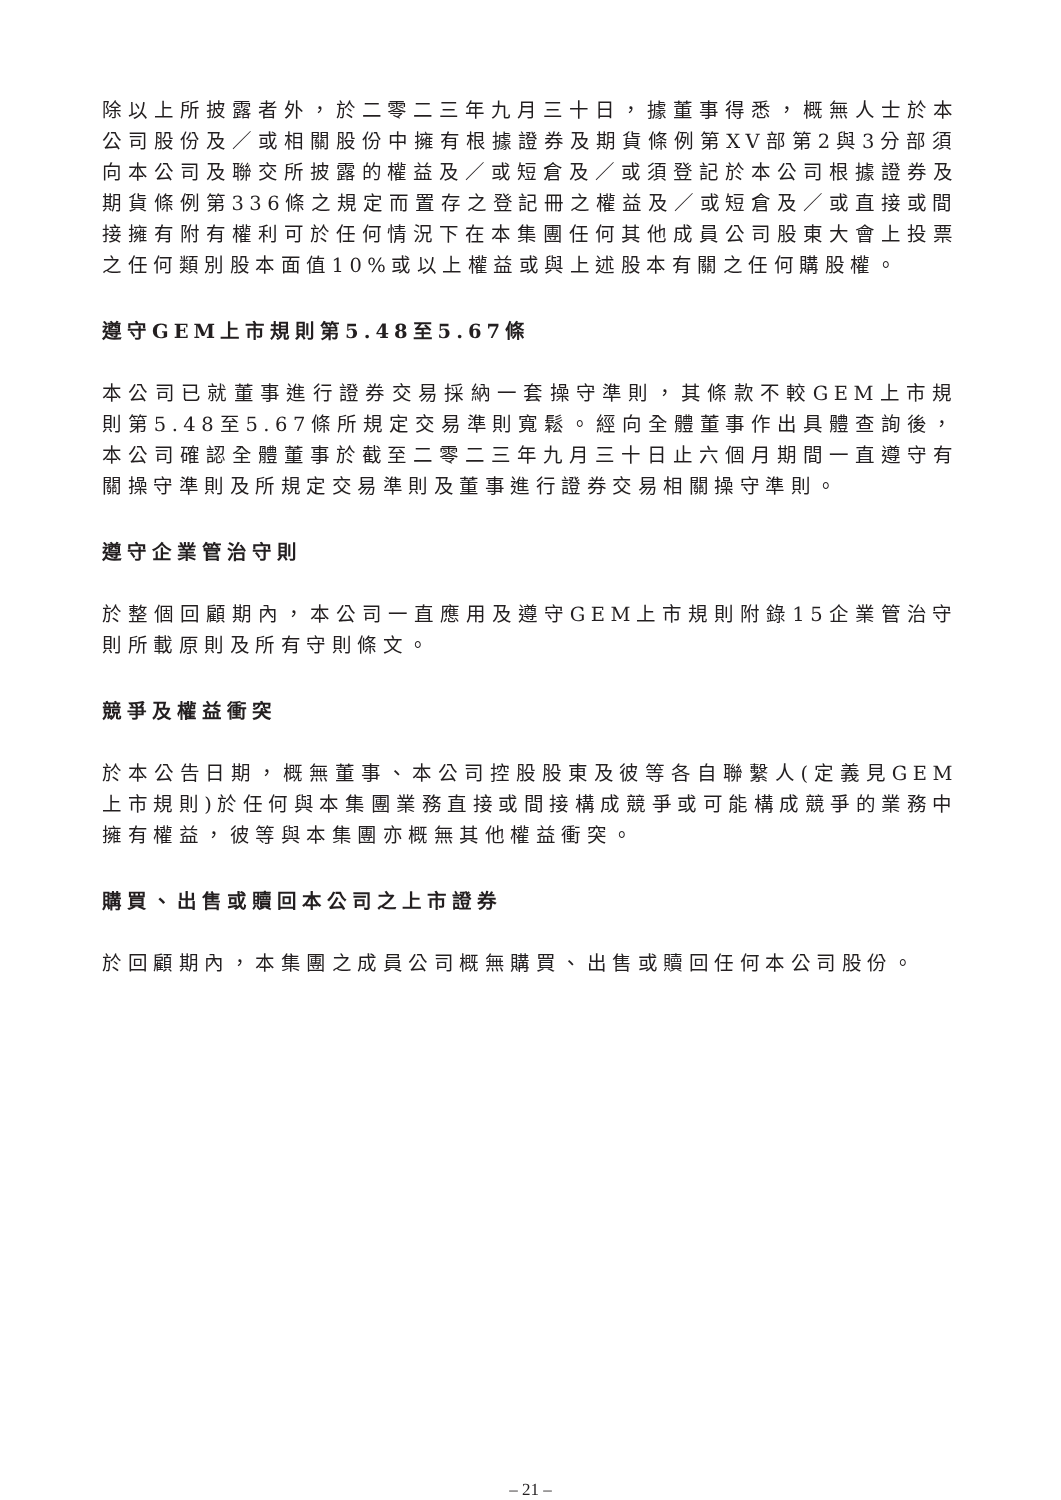除以上所披露者外，於二零二三年九月三十日，據董事得悉，概無人士於本公司股份及／或相關股份中擁有根據證券及期貨條例第XV部第2與3分部須向本公司及聯交所披露的權益及／或短倉及／或須登記於本公司根據證券及期貨條例第336條之規定而置存之登記冊之權益及／或短倉及／或直接或間接擁有附有權利可於任何情況下在本集團任何其他成員公司股東大會上投票之任何類別股本面值10%或以上權益或與上述股本有關之任何購股權。
遵守GEM上市規則第5.48至5.67條
本公司已就董事進行證券交易採納一套操守準則，其條款不較GEM上市規則第5.48至5.67條所規定交易準則寬鬆。經向全體董事作出具體查詢後，本公司確認全體董事於截至二零二三年九月三十日止六個月期間一直遵守有關操守準則及所規定交易準則及董事進行證券交易相關操守準則。
遵守企業管治守則
於整個回顧期內，本公司一直應用及遵守GEM上市規則附錄15企業管治守則所載原則及所有守則條文。
競爭及權益衝突
於本公告日期，概無董事、本公司控股股東及彼等各自聯繫人(定義見GEM上市規則)於任何與本集團業務直接或間接構成競爭或可能構成競爭的業務中擁有權益，彼等與本集團亦概無其他權益衝突。
購買、出售或贖回本公司之上市證券
於回顧期內，本集團之成員公司概無購買、出售或贖回任何本公司股份。
– 21 –